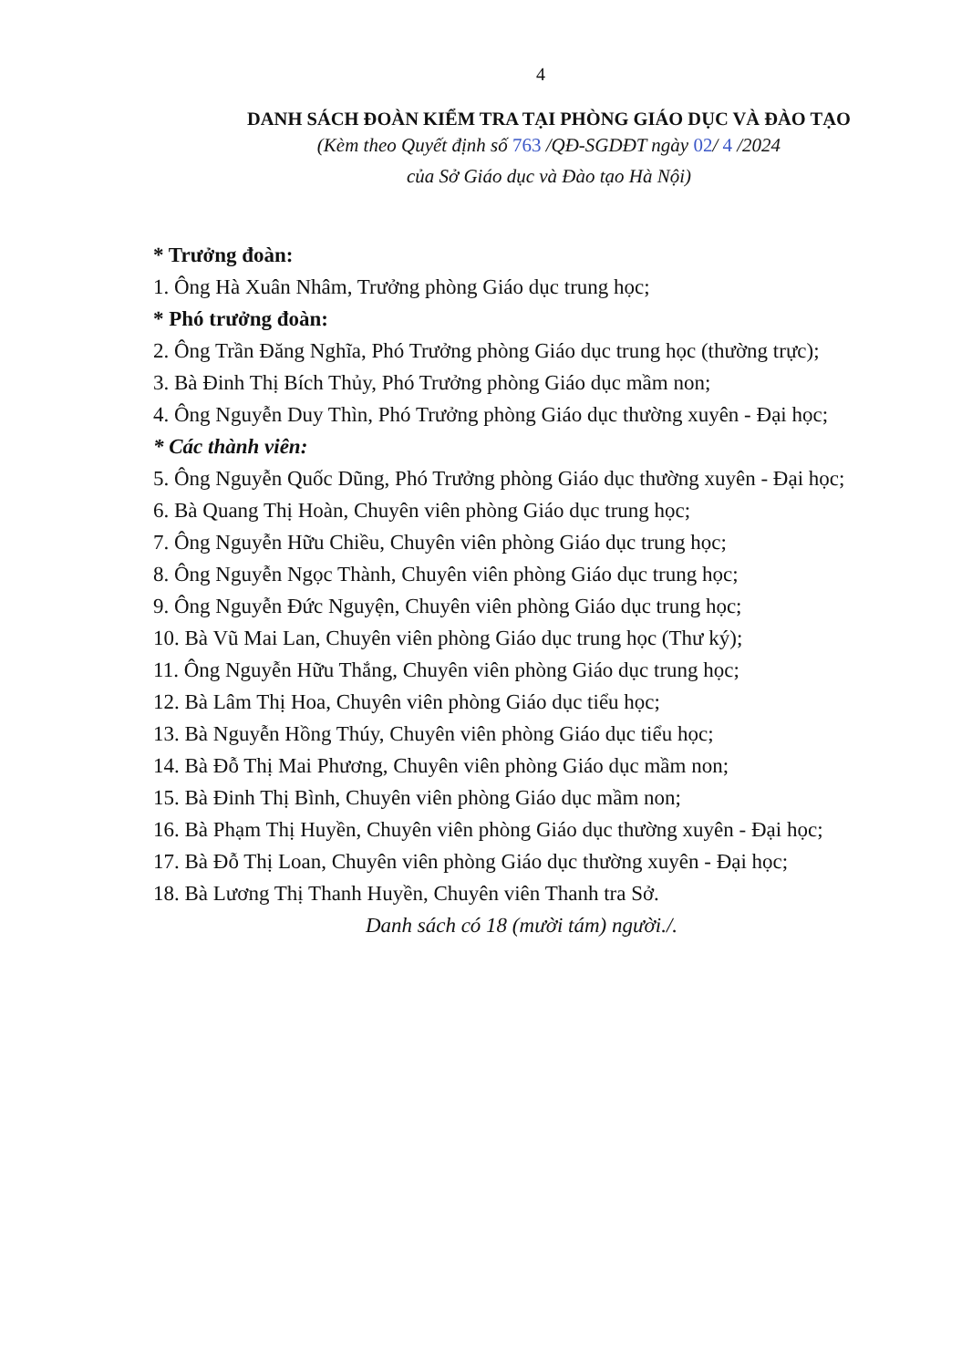4
DANH SÁCH ĐOÀN KIỂM TRA TẠI PHÒNG GIÁO DỤC VÀ ĐÀO TẠO
(Kèm theo Quyết định số 763 /QĐ-SGDĐT ngày 02/ 4 /2024
của Sở Giáo dục và Đào tạo Hà Nội)
* Trưởng đoàn:
1. Ông Hà Xuân Nhâm, Trưởng phòng Giáo dục trung học;
* Phó trưởng đoàn:
2. Ông Trần Đăng Nghĩa, Phó Trưởng phòng Giáo dục trung học (thường trực);
3. Bà Đinh Thị Bích Thủy, Phó Trưởng phòng Giáo dục mầm non;
4. Ông Nguyễn Duy Thìn, Phó Trưởng phòng Giáo dục thường xuyên - Đại học;
* Các thành viên:
5. Ông Nguyễn Quốc Dũng, Phó Trưởng phòng Giáo dục thường xuyên - Đại học;
6. Bà Quang Thị Hoàn, Chuyên viên phòng Giáo dục trung học;
7. Ông Nguyễn Hữu Chiều, Chuyên viên phòng Giáo dục trung học;
8. Ông Nguyễn Ngọc Thành, Chuyên viên phòng Giáo dục trung học;
9. Ông Nguyễn Đức Nguyện, Chuyên viên phòng Giáo dục trung học;
10. Bà Vũ Mai Lan, Chuyên viên phòng Giáo dục trung học (Thư ký);
11. Ông Nguyễn Hữu Thắng, Chuyên viên phòng Giáo dục trung học;
12. Bà Lâm Thị Hoa, Chuyên viên phòng Giáo dục tiểu học;
13. Bà Nguyễn Hồng Thúy, Chuyên viên phòng Giáo dục tiểu học;
14. Bà Đỗ Thị Mai Phương, Chuyên viên phòng Giáo dục mầm non;
15. Bà Đinh Thị Bình, Chuyên viên phòng Giáo dục mầm non;
16. Bà Phạm Thị Huyền, Chuyên viên phòng Giáo dục thường xuyên - Đại học;
17. Bà Đỗ Thị Loan, Chuyên viên phòng Giáo dục thường xuyên - Đại học;
18. Bà Lương Thị Thanh Huyền, Chuyên viên Thanh tra Sở.
Danh sách có 18 (mười tám) người./.